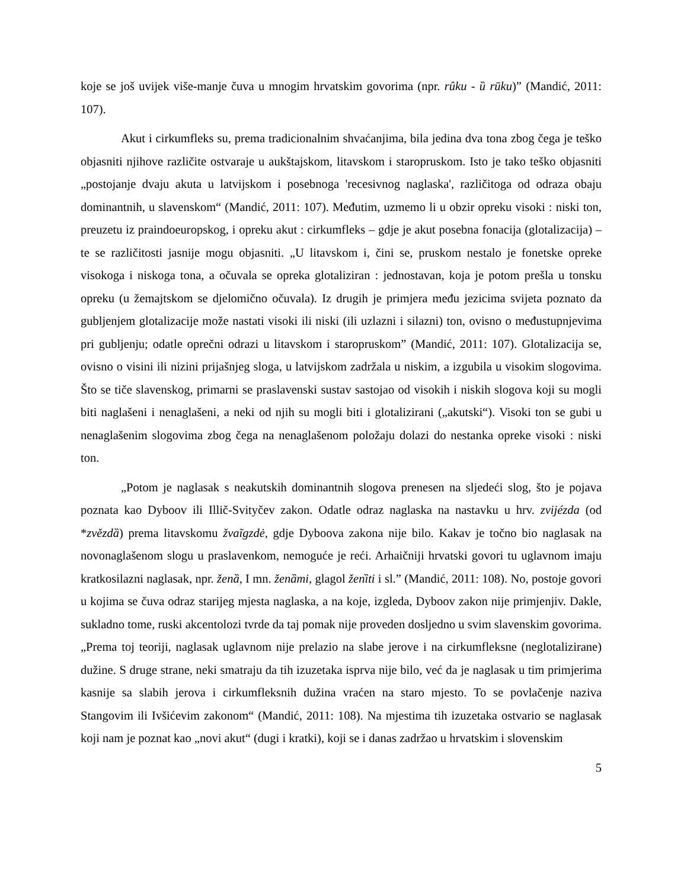koje se još uvijek više-manje čuva u mnogim hrvatskim govorima (npr. rûku - ȕ rūku)” (Mandić, 2011: 107).
Akut i cirkumfleks su, prema tradicionalnim shvaćanjima, bila jedina dva tona zbog čega je teško objasniti njihove različite ostvaraje u aukštajskom, litavskom i staropruskom. Isto je tako teško objasniti „postojanje dvaju akuta u latvijskom i posebnoga 'recesivnog naglaska', različitoga od odraza obaju dominantnih, u slavenskom“ (Mandić, 2011: 107). Međutim, uzmemo li u obzir opreku visoki : niski ton, preuzetu iz praindoeuropskog, i opreku akut : cirkumfleks – gdje je akut posebna fonacija (glotalizacija) – te se različitosti jasnije mogu objasniti. „U litavskom i, čini se, pruskom nestalo je fonetske opreke visokoga i niskoga tona, a očuvala se opreka glotaliziran : jednostavan, koja je potom prešla u tonsku opreku (u žemajtskom se djelomično očuvala). Iz drugih je primjera među jezicima svijeta poznato da gubljenjem glotalizacije može nastati visoki ili niski (ili uzlazni i silazni) ton, ovisno o međustupnjevima pri gubljenju; odatle oprečni odrazi u litavskom i staropruskom” (Mandić, 2011: 107). Glotalizacija se, ovisno o visini ili nizini prijašnjeg sloga, u latvijskom zadržala u niskim, a izgubila u visokim slogovima. Što se tiče slavenskog, primarni se praslavenski sustav sastojao od visokih i niskih slogova koji su mogli biti naglašeni i nenaglašeni, a neki od njih su mogli biti i glotalizirani („akutski“). Visoki ton se gubi u nenaglašenim slogovima zbog čega na nenaglašenom položaju dolazi do nestanka opreke visoki : niski ton.
„Potom je naglasak s neakutskih dominantnih slogova prenesen na sljedeći slog, što je pojava poznata kao Dyboov ili Illič-Svityčev zakon. Odatle odraz naglaska na nastavku u hrv. zvijézda (od *zvězdȁ) prema litavskomu žvaĩgzdė, gdje Dyboova zakona nije bilo. Kakav je točno bio naglasak na novonaglašenom slogu u praslavenkom, nemoguće je reći. Arhaičniji hrvatski govori tu uglavnom imaju kratkosilazni naglasak, npr. ženȁ, I mn. ženȁmi, glagol ženȉti i sl.” (Mandić, 2011: 108). No, postoje govori u kojima se čuva odraz starijeg mjesta naglaska, a na koje, izgleda, Dyboov zakon nije primjenjiv. Dakle, sukladno tome, ruski akcentolozi tvrde da taj pomak nije proveden dosljedno u svim slavenskim govorima. „Prema toj teoriji, naglasak uglavnom nije prelazio na slabe jerove i na cirkumfleksne (neglotalizirane) dužine. S druge strane, neki smatraju da tih izuzetaka isprva nije bilo, već da je naglasak u tim primjerima kasnije sa slabih jerova i cirkumfleksnih dužina vraćen na staro mjesto. To se povlačenje naziva Stangovim ili Ivšićevim zakonom“ (Mandić, 2011: 108). Na mjestima tih izuzetaka ostvario se naglasak koji nam je poznat kao „novi akut“ (dugi i kratki), koji se i danas zadržao u hrvatskim i slovenskim
5